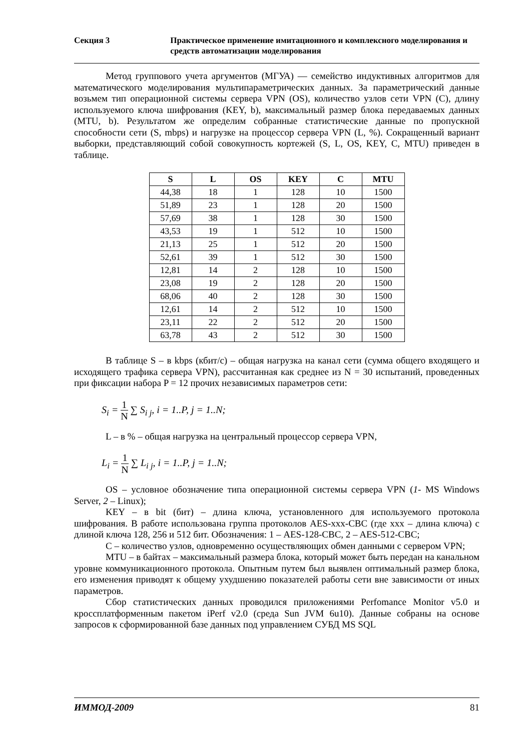Секция 3 Практическое применение имитационного и комплексного моделирования и средств автоматизации моделирования
Метод группового учета аргументов (МГУА) — семейство индуктивных алгоритмов для математического моделирования мультипараметрических данных. За параметрический данные возьмем тип операционной системы сервера VPN (OS), количество узлов сети VPN (C), длину используемого ключа шифрования (KEY, b), максимальный размер блока передаваемых данных (MTU, b). Результатом же определим собранные статистические данные по пропускной способности сети (S, mbps) и нагрузке на процессор сервера VPN (L, %). Сокращенный вариант выборки, представляющий собой совокупность кортежей (S, L, OS, KEY, C, MTU) приведен в таблице.
| S | L | OS | KEY | C | MTU |
| --- | --- | --- | --- | --- | --- |
| 44,38 | 18 | 1 | 128 | 10 | 1500 |
| 51,89 | 23 | 1 | 128 | 20 | 1500 |
| 57,69 | 38 | 1 | 128 | 30 | 1500 |
| 43,53 | 19 | 1 | 512 | 10 | 1500 |
| 21,13 | 25 | 1 | 512 | 20 | 1500 |
| 52,61 | 39 | 1 | 512 | 30 | 1500 |
| 12,81 | 14 | 2 | 128 | 10 | 1500 |
| 23,08 | 19 | 2 | 128 | 20 | 1500 |
| 68,06 | 40 | 2 | 128 | 30 | 1500 |
| 12,61 | 14 | 2 | 512 | 10 | 1500 |
| 23,11 | 22 | 2 | 512 | 20 | 1500 |
| 63,78 | 43 | 2 | 512 | 30 | 1500 |
В таблице S – в kbps (кбит/с) – общая нагрузка на канал сети (сумма общего входящего и исходящего трафика сервера VPN), рассчитанная как среднее из N = 30 испытаний, проведенных при фиксации набора P = 12 прочих независимых параметров сети:
S<sub>i</sub> = 1 N ∑ S<sub>i j</sub>, i = 1..P, j = 1..N;
L – в % – общая нагрузка на центральный процессор сервера VPN,
L<sub>i</sub> = 1 N ∑ L<sub>i j</sub>, i = 1..P, j = 1..N;
OS – условное обозначение типа операционной системы сервера VPN (1- MS Windows Server, 2 – Linux);
KEY – в bit (бит) – длина ключа, установленного для используемого протокола шифрования. В работе использована группа протоколов AES-xxx-CBC (где xxx – длина ключа) с длиной ключа 128, 256 и 512 бит. Обозначения: 1 – AES-128-CBC, 2 – AES-512-CBC;
C – количество узлов, одновременно осуществляющих обмен данными с сервером VPN;
MTU – в байтах – максимальный размера блока, который может быть передан на канальном уровне коммуникационного протокола. Опытным путем был выявлен оптимальный размер блока, его изменения приводят к общему ухудшению показателей работы сети вне зависимости от иных параметров.
Сбор статистических данных проводился приложениями Perfomance Monitor v5.0 и кроссплатформенным пакетом iPerf v2.0 (среда Sun JVM 6u10). Данные собраны на основе запросов к сформированной базе данных под управлением СУБД MS SQL
ИММОД-2009 81